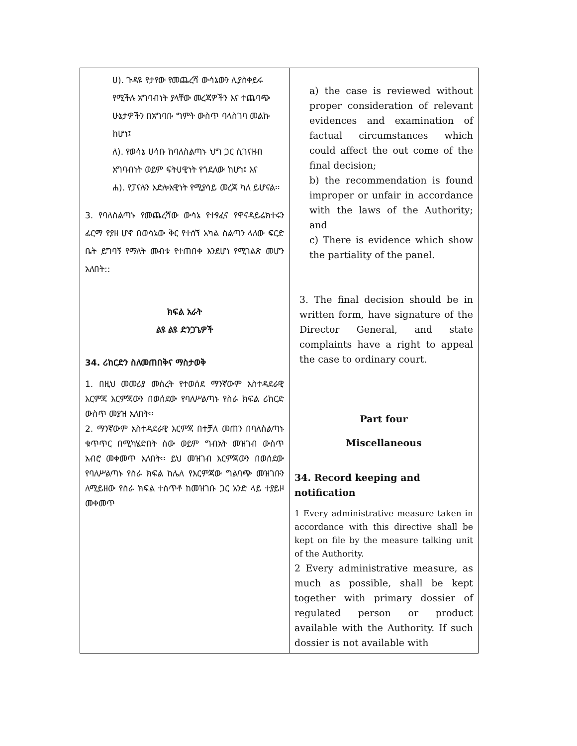| ሀ). ጉዳዩ የታየው የመጨረሻ ውሳኔውን ሊያስቀይሩ የሚችሉ አግባብነት ያላቸው መረጃዎችን እና ተጨባጭ ሁኔታዎችን በአግባቡ ግምት ውስጥ ባላስገባ መልኩ ከሆነ፤ ለ). የወሳኔ ሀሳቡ ከባለስልጣኑ ህግ ጋር ሲገናዘብ አግባብነት ወይም ፍትሀዊነት የጎደለው ከሆነ፤ እና ሐ). የፓናሉን አድሎአዊነት የሚያሳይ መረጃ ካለ ይሆናል፡፡ 3. የባለስልጣኑ የመጨረሻው ውሳኔ የተፃፈና የዋናዳይሬክተሩን ፊርማ የያዘ ሆኖ በወሳኔው ቅር የተሰኘ አካል ስልጣን ላለው ፍርድ ቤት ይግባኝ የማለት መብቱ የተጠበቀ እንደሆነ የሚገልጽ መሆን አለበት:: ክፍል አራት ልዩ ልዩ ድንጋጌዎች 34. ሪከርድን ስለመጠበቅና ማስታወቅ 1. በዚህ መመሪያ መሰረት የተወሰደ ማንኛውም አስተዳደራዊ እርምጃ እርምጃውን በወሰደው የባለሥልጣኑ የስራ ክፍል ሪከርድ ውስጥ መያዝ አለበት፡፡ 2. ማንኛውም አስተዳደራዊ እርምጃ በተቻለ መጠን በባለስልጣኑ ቁጥጥር በሚካሄድበት ሰው ወይም ግብአት መዝገብ ውስጥ አብሮ መቀመጥ አለበት፡፡ ይህ መዝገብ እርምጃውን በወሰደው የባለሥልጣኑ የስራ ክፍል ከሌለ የእርምጃው ግልባጭ መዝገቡን ለሚይዘው የስራ ክፍል ተሰጥቶ ከመዝገቡ ጋር አንድ ላይ ተያይዞ መቀመጥ | a) the case is reviewed without proper consideration of relevant evidences and examination of factual circumstances which could affect the out come of the final decision; b) the recommendation is found improper or unfair in accordance with the laws of the Authority; and c) There is evidence which show the partiality of the panel. 3. The final decision should be in written form, have signature of the Director General, and state complaints have a right to appeal the case to ordinary court. Part four Miscellaneous 34. Record keeping and notification 1 Every administrative measure taken in accordance with this directive shall be kept on file by the measure talking unit of the Authority. 2 Every administrative measure, as much as possible, shall be kept together with primary dossier of regulated person or product available with the Authority. If such dossier is not available with |